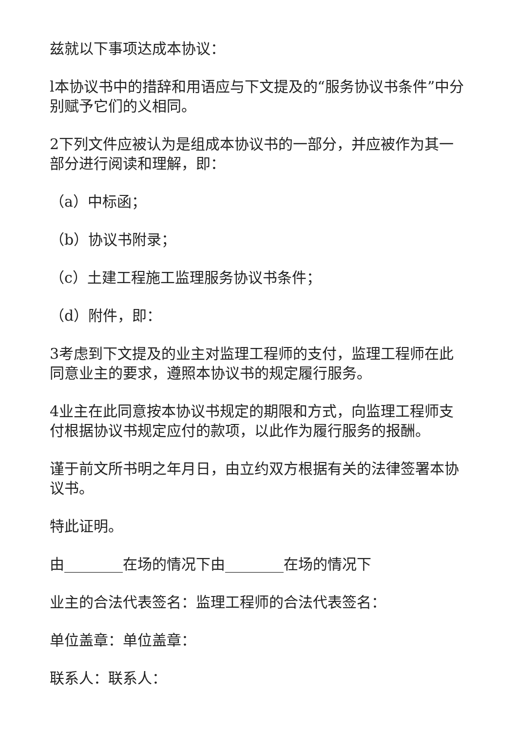兹就以下事项达成本协议：
l本协议书中的措辞和用语应与下文提及的“服务协议书条件”中分别赋予它们的义相同。
2下列文件应被认为是组成本协议书的一部分，并应被作为其一部分进行阅读和理解，即：
（a）中标函；
（b）协议书附录；
（c）土建工程施工监理服务协议书条件；
（d）附件，即：
3考虑到下文提及的业主对监理工程师的支付，监理工程师在此同意业主的要求，遵照本协议书的规定履行服务。
4业主在此同意按本协议书规定的期限和方式，向监理工程师支付根据协议书规定应付的款项，以此作为履行服务的报酬。
谨于前文所书明之年月日，由立约双方根据有关的法律签署本协议书。
特此证明。
由________在场的情况下由________在场的情况下
业主的合法代表签名：监理工程师的合法代表签名：
单位盖章：单位盖章：
联系人：联系人：